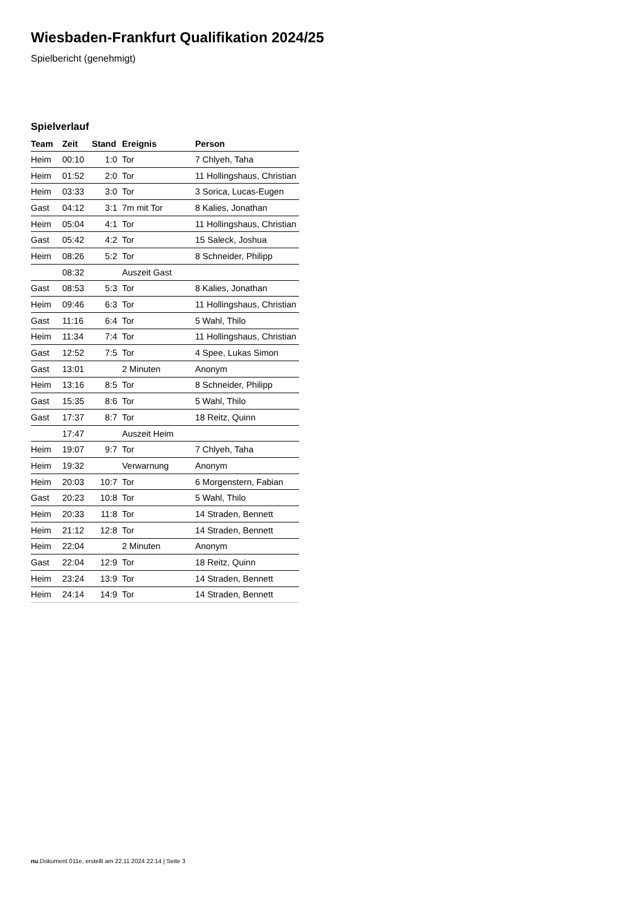Wiesbaden-Frankfurt Qualifikation 2024/25
Spielbericht (genehmigt)
Spielverlauf
| Team | Zeit | Stand | Ereignis | Person |
| --- | --- | --- | --- | --- |
| Heim | 00:10 | 1:0 | Tor | 7 Chlyeh, Taha |
| Heim | 01:52 | 2:0 | Tor | 11 Hollingshaus, Christian |
| Heim | 03:33 | 3:0 | Tor | 3 Sorica, Lucas-Eugen |
| Gast | 04:12 | 3:1 | 7m mit Tor | 8 Kalies, Jonathan |
| Heim | 05:04 | 4:1 | Tor | 11 Hollingshaus, Christian |
| Gast | 05:42 | 4:2 | Tor | 15 Saleck, Joshua |
| Heim | 08:26 | 5:2 | Tor | 8 Schneider, Philipp |
| | 08:32 | | Auszeit Gast | |
| Gast | 08:53 | 5:3 | Tor | 8 Kalies, Jonathan |
| Heim | 09:46 | 6:3 | Tor | 11 Hollingshaus, Christian |
| Gast | 11:16 | 6:4 | Tor | 5 Wahl, Thilo |
| Heim | 11:34 | 7:4 | Tor | 11 Hollingshaus, Christian |
| Gast | 12:52 | 7:5 | Tor | 4 Spee, Lukas Simon |
| Gast | 13:01 | | 2 Minuten | Anonym |
| Heim | 13:16 | 8:5 | Tor | 8 Schneider, Philipp |
| Gast | 15:35 | 8:6 | Tor | 5 Wahl, Thilo |
| Gast | 17:37 | 8:7 | Tor | 18 Reitz, Quinn |
| | 17:47 | | Auszeit Heim | |
| Heim | 19:07 | 9:7 | Tor | 7 Chlyeh, Taha |
| Heim | 19:32 | | Verwarnung | Anonym |
| Heim | 20:03 | 10:7 | Tor | 6 Morgenstern, Fabian |
| Gast | 20:23 | 10:8 | Tor | 5 Wahl, Thilo |
| Heim | 20:33 | 11:8 | Tor | 14 Straden, Bennett |
| Heim | 21:12 | 12:8 | Tor | 14 Straden, Bennett |
| Heim | 22:04 | | 2 Minuten | Anonym |
| Gast | 22:04 | 12:9 | Tor | 18 Reitz, Quinn |
| Heim | 23:24 | 13:9 | Tor | 14 Straden, Bennett |
| Heim | 24:14 | 14:9 | Tor | 14 Straden, Bennett |
nu.Dokument 011e, erstellt am 22.11.2024 22:14 | Seite 3